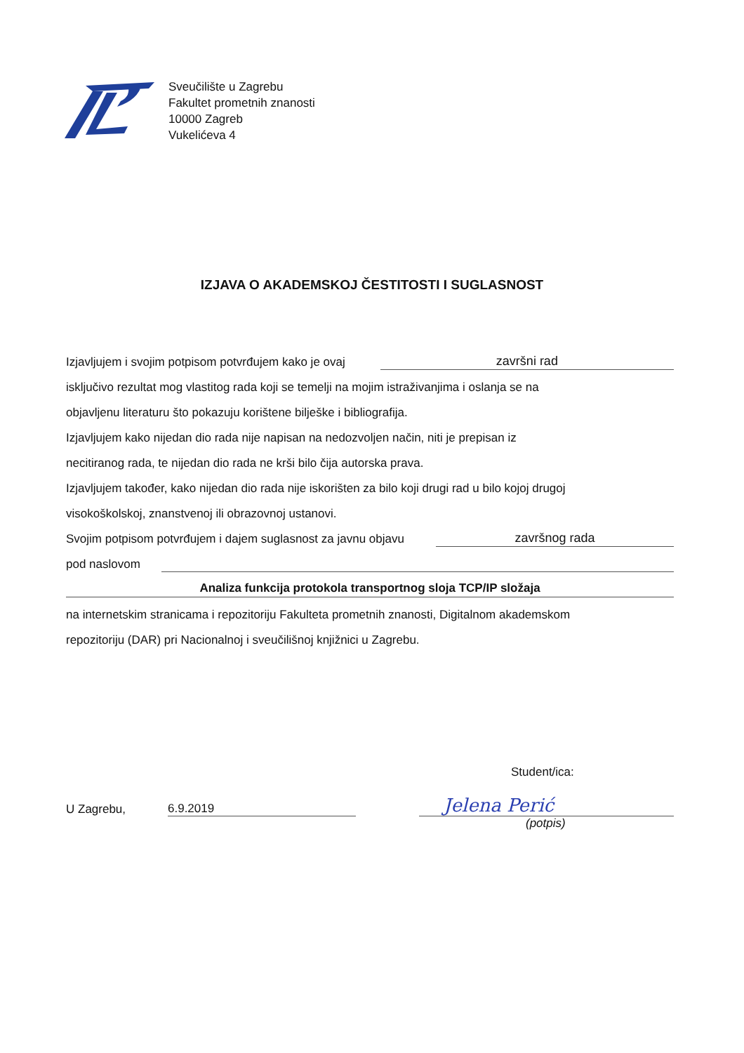Sveučilište u Zagrebu
Fakultet prometnih znanosti
10000 Zagreb
Vukelićeva 4
IZJAVA O AKADEMSKOJ ČESTITOSTI I SUGLASNOST
Izjavljujem i svojim potpisom potvrđujem kako je ovaj završni rad
isključivo rezultat mog vlastitog rada koji se temelji na mojim istraživanjima i oslanja se na
objavljenu literaturu što pokazuju korištene bilješke i bibliografija.
Izjavljujem kako nijedan dio rada nije napisan na nedozvoljen način, niti je prepisan iz
necitiranog rada, te nijedan dio rada ne krši bilo čija autorska prava.
Izjavljujem također, kako nijedan dio rada nije iskorišten za bilo koji drugi rad u bilo kojoj drugoj
visokoškolskoj, znanstvenoj ili obrazovnoj ustanovi.
Svojim potpisom potvrđujem i dajem suglasnost za javnu objavu završnog rada
pod naslovom
Analiza funkcija protokola transportnog sloja TCP/IP složaja
na internetskim stranicama i repozitoriju Fakulteta prometnih znanosti, Digitalnom akademskom
repozitoriju (DAR) pri Nacionalnoj i sveučilišnoj knjižnici u Zagrebu.
Student/ica:
U Zagrebu, 6.9.2019 Jelena Perić
(potpis)